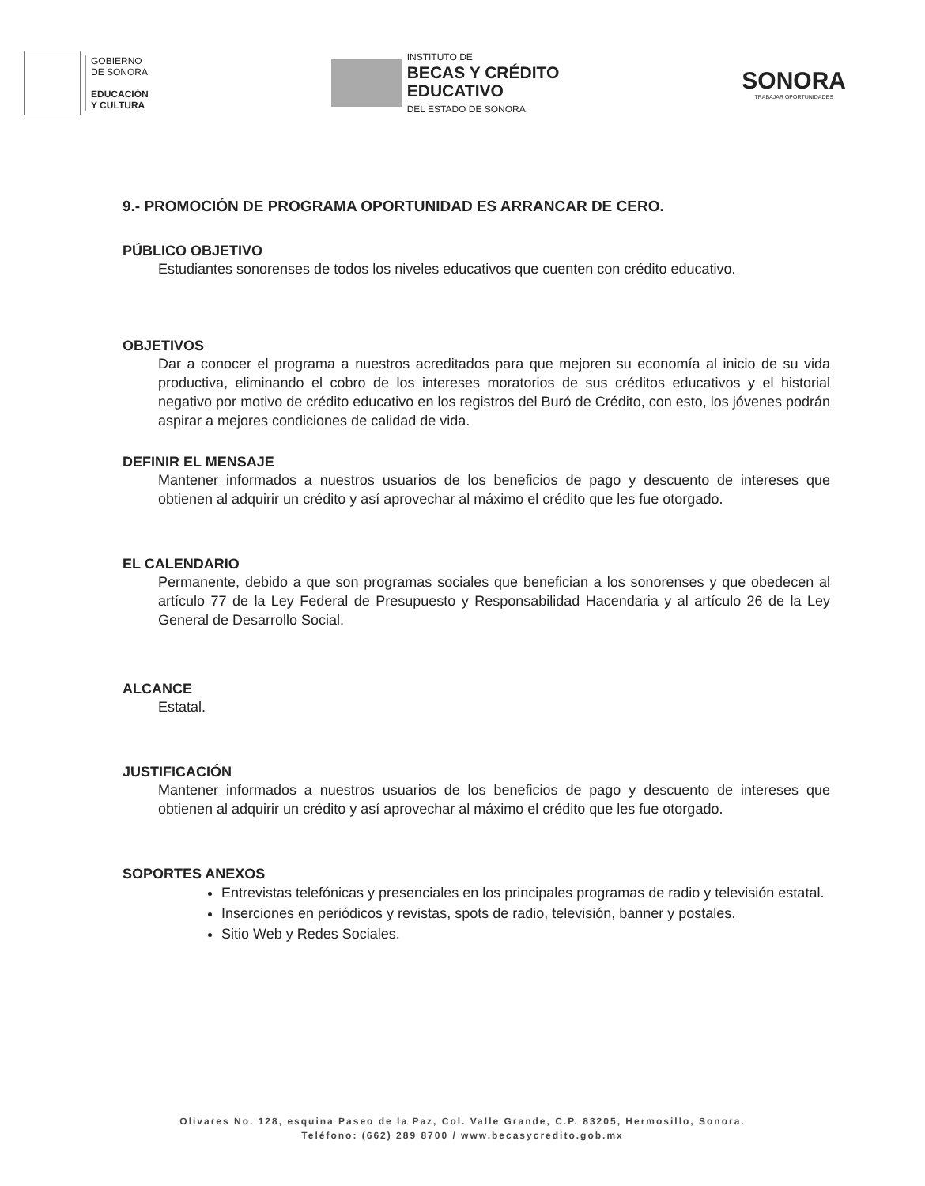GOBIERNO
DE SONORA
EDUCACIÓN
Y CULTURA
INSTITUTO DE
BECAS Y CRÉDITO
EDUCATIVO
DEL ESTADO DE SONORA
SONORA
TRABAJAR OPORTUNIDADES
9.- PROMOCIÓN DE PROGRAMA OPORTUNIDAD ES ARRANCAR DE CERO.
PÚBLICO OBJETIVO
Estudiantes sonorenses de todos los niveles educativos que cuenten con crédito educativo.
OBJETIVOS
Dar a conocer el programa a nuestros acreditados para que mejoren su economía al inicio de su vida productiva, eliminando el cobro de los intereses moratorios de sus créditos educativos y el historial negativo por motivo de crédito educativo en los registros del Buró de Crédito, con esto, los jóvenes podrán aspirar a mejores condiciones de calidad de vida.
DEFINIR EL MENSAJE
Mantener informados a nuestros usuarios de los beneficios de pago y descuento de intereses que obtienen al adquirir un crédito y así aprovechar al máximo el crédito que les fue otorgado.
EL CALENDARIO
Permanente, debido a que son programas sociales que benefician a los sonorenses y que obedecen al artículo 77 de la Ley Federal de Presupuesto y Responsabilidad Hacendaria y al artículo 26 de la Ley General de Desarrollo Social.
ALCANCE
Estatal.
JUSTIFICACIÓN
Mantener informados a nuestros usuarios de los beneficios de pago y descuento de intereses que obtienen al adquirir un crédito y así aprovechar al máximo el crédito que les fue otorgado.
SOPORTES ANEXOS
Entrevistas telefónicas y presenciales en los principales programas de radio y televisión estatal.
Inserciones en periódicos y revistas, spots de radio, televisión, banner y postales.
Sitio Web y Redes Sociales.
Olivares No. 128, esquina Paseo de la Paz, Col. Valle Grande, C.P. 83205, Hermosillo, Sonora.
Teléfono: (662) 289 8700 / www.becasycredito.gob.mx